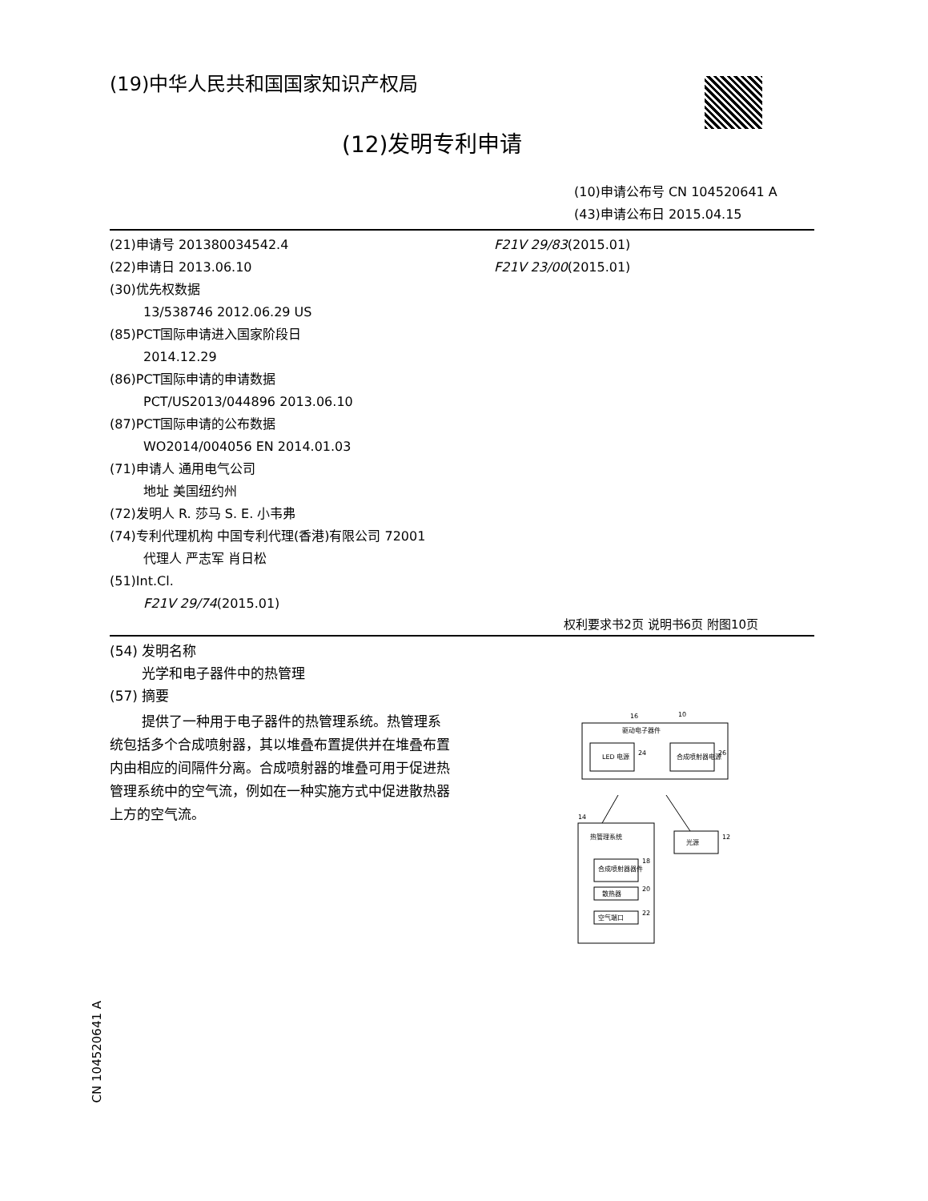(19)中华人民共和国国家知识产权局
(12)发明专利申请
(10)申请公布号 CN 104520641 A
(43)申请公布日 2015.04.15
(21)申请号 201380034542.4
(22)申请日 2013.06.10
(30)优先权数据
13/538746 2012.06.29 US
(85)PCT国际申请进入国家阶段日
2014.12.29
(86)PCT国际申请的申请数据
PCT/US2013/044896 2013.06.10
(87)PCT国际申请的公布数据
WO2014/004056 EN 2014.01.03
(71)申请人 通用电气公司
地址 美国纽约州
(72)发明人 R. 莎马 S. E. 小韦弗
(74)专利代理机构 中国专利代理(香港)有限公司 72001
代理人 严志军 肖日松
(51)Int.Cl.
F21V 29/74(2015.01)
F21V 29/83(2015.01)
F21V 23/00(2015.01)
权利要求书2页 说明书6页 附图10页
(54) 发明名称
光学和电子器件中的热管理
(57) 摘要
提供了一种用于电子器件的热管理系统。热管理系统包括多个合成喷射器，其以堆叠布置提供并在堆叠布置内由相应的间隔件分离。合成喷射器的堆叠可用于促进热管理系统中的空气流，例如在一种实施方式中促进散热器上方的空气流。
驱动电子器件
10
16
LED 电源
24
合成喷射器电源
26
热管理系统
14
光源
12
合成喷射器器件
18
散热器
20
空气端口
22
CN 104520641 A